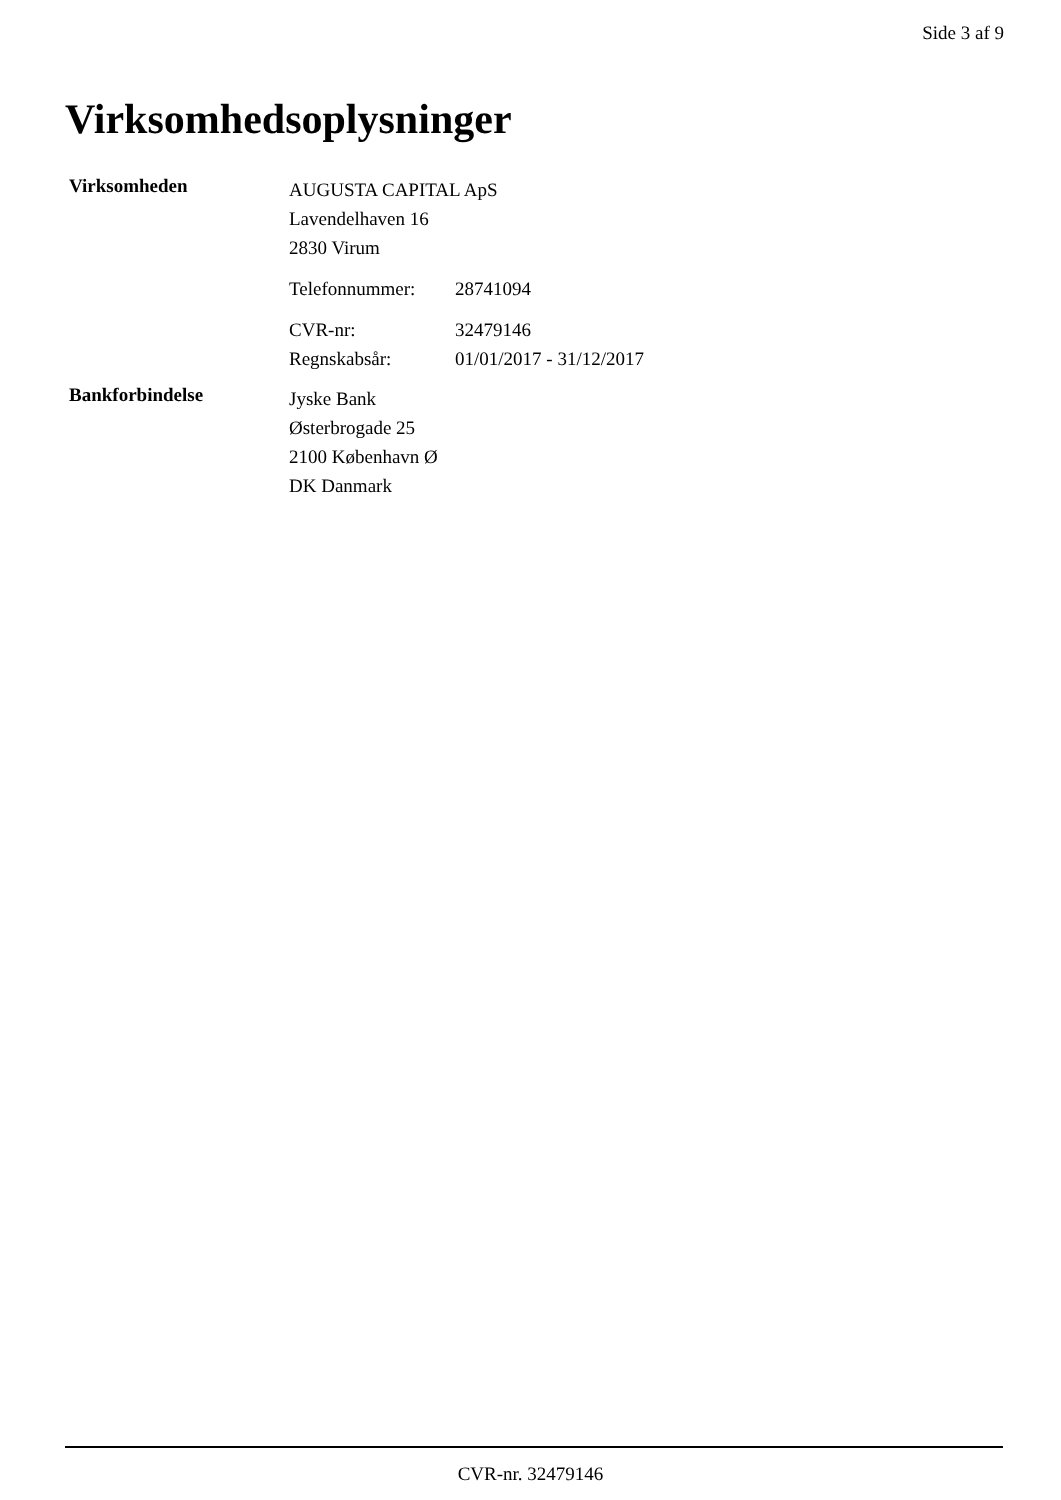Side 3 af 9
Virksomhedsoplysninger
Virksomheden
AUGUSTA CAPITAL ApS
Lavendelhaven 16
2830 Virum
Telefonnummer: 28741094
CVR-nr: 32479146
Regnskabsår: 01/01/2017 - 31/12/2017
Bankforbindelse
Jyske Bank
Østerbrogade 25
2100 København Ø
DK Danmark
CVR-nr. 32479146